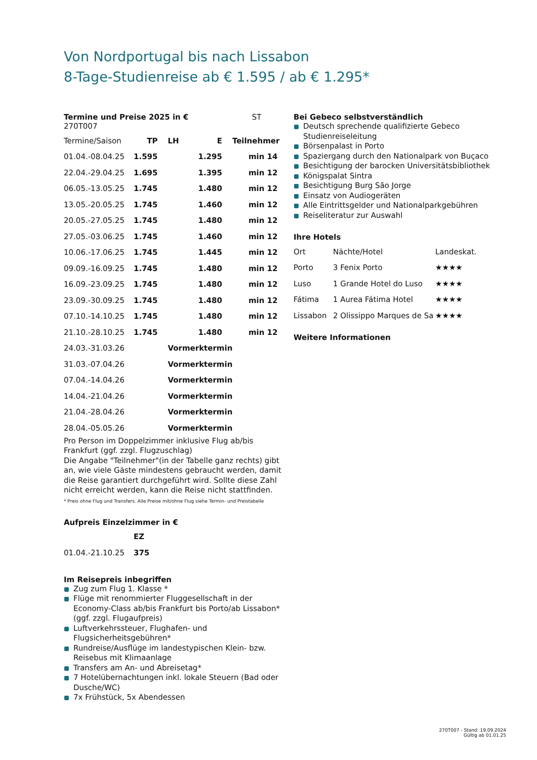Von Nordportugal bis nach Lissabon
8-Tage-Studienreise ab € 1.595 / ab € 1.295*
Termine und Preise 2025 in € ST 270T007
| Termine/Saison | TP | LH | E | Teilnehmer |
| 01.04.-08.04.25 | 1.595 | | 1.295 | min 14 |
| 22.04.-29.04.25 | 1.695 | | 1.395 | min 12 |
| 06.05.-13.05.25 | 1.745 | | 1.480 | min 12 |
| 13.05.-20.05.25 | 1.745 | | 1.460 | min 12 |
| 20.05.-27.05.25 | 1.745 | | 1.480 | min 12 |
| 27.05.-03.06.25 | 1.745 | | 1.460 | min 12 |
| 10.06.-17.06.25 | 1.745 | | 1.445 | min 12 |
| 09.09.-16.09.25 | 1.745 | | 1.480 | min 12 |
| 16.09.-23.09.25 | 1.745 | | 1.480 | min 12 |
| 23.09.-30.09.25 | 1.745 | | 1.480 | min 12 |
| 07.10.-14.10.25 | 1.745 | | 1.480 | min 12 |
| 21.10.-28.10.25 | 1.745 | | 1.480 | min 12 |
| 24.03.-31.03.26 | | Vormerktermin | | |
| 31.03.-07.04.26 | | Vormerktermin | | |
| 07.04.-14.04.26 | | Vormerktermin | | |
| 14.04.-21.04.26 | | Vormerktermin | | |
| 21.04.-28.04.26 | | Vormerktermin | | |
| 28.04.-05.05.26 | | Vormerktermin | | |
Pro Person im Doppelzimmer inklusive Flug ab/bis Frankfurt (ggf. zzgl. Flugzuschlag)
Die Angabe "Teilnehmer"(in der Tabelle ganz rechts) gibt an, wie viele Gäste mindestens gebraucht werden, damit die Reise garantiert durchgeführt wird. Sollte diese Zahl nicht erreicht werden, kann die Reise nicht stattfinden.
* Preis ohne Flug und Transfers. Alle Preise mit/ohne Flug siehe Termin- und Preistabelle
Aufpreis Einzelzimmer in €
| | EZ |
| 01.04.-21.10.25 | 375 |
Im Reisepreis inbegriffen
Zug zum Flug 1. Klasse *
Flüge mit renommierter Fluggesellschaft in der Economy-Class ab/bis Frankfurt bis Porto/ab Lissabon* (ggf. zzgl. Flugaufpreis)
Luftverkehrssteuer, Flughafen- und Flugsicherheitsgebühren*
Rundreise/Ausflüge im landestypischen Klein- bzw. Reisebus mit Klimaanlage
Transfers am An- und Abreisetag*
7 Hotelübernachtungen inkl. lokale Steuern (Bad oder Dusche/WC)
7x Frühstück, 5x Abendessen
Bei Gebeco selbstverständlich
Deutsch sprechende qualifizierte Gebeco Studienreiseleitung
Börsenpalast in Porto
Spaziergang durch den Nationalpark von Buçaco
Besichtigung der barocken Universitätsbibliothek
Königspalat Sintra
Besichtigung Burg São Jorge
Einsatz von Audiogeräten
Alle Eintrittsgelder und Nationalparkgebühren
Reiseliteratur zur Auswahl
Ihre Hotels
| Ort | Nächte/Hotel | Landeskat. |
| Porto | 3 Fenix Porto | ★★★★ |
| Luso | 1 Grande Hotel do Luso | ★★★★ |
| Fátima | 1 Aurea Fátima Hotel | ★★★★ |
| Lissabon | 2 Olissippo Marques de Sa | ★★★★ |
Weitere Informationen
270T007 - Stand: 19.09.2024
Gültig ab 01.01.25